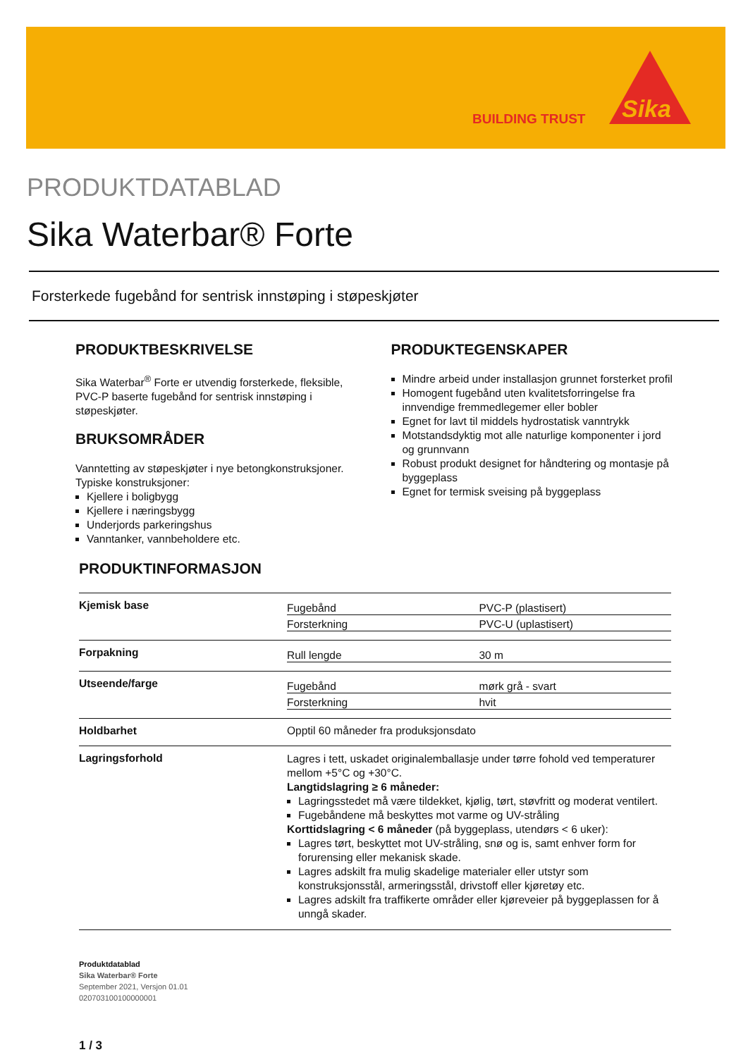BUILDING TRUST
Sika
PRODUKTDATABLAD
Sika Waterbar® Forte
Forsterkede fugebånd for sentrisk innstøping i støpeskjøter
PRODUKTBESKRIVELSE
Sika Waterbar<sup>®</sup> Forte er utvendig forsterkede, fleksible, PVC-P baserte fugebånd for sentrisk innstøping i støpeskjøter.
BRUKSOMRÅDER
Vanntetting av støpeskjøter i nye betongkonstruksjoner.
Typiske konstruksjoner:
Kjellere i boligbygg
Kjellere i næringsbygg
Underjords parkeringshus
Vanntanker, vannbeholdere etc.
PRODUKTEGENSKAPER
Mindre arbeid under installasjon grunnet forsterket profil
Homogent fugebånd uten kvalitetsforringelse fra innvendige fremmedlegemer eller bobler
Egnet for lavt til middels hydrostatisk vanntrykk
Motstandsdyktig mot alle naturlige komponenter i jord og grunnvann
Robust produkt designet for håndtering og montasje på byggeplass
Egnet for termisk sveising på byggeplass
PRODUKTINFORMASJON
| Kjemisk base | / Fugebånd / PVC-P (plastisert) / / Forsterkning / PVC-U (uplastisert) / |
| Forpakning | / Rull lengde / 30 m / |
| Utseende/farge | / Fugebånd / mørk grå - svart / / Forsterkning / hvit / |
| Holdbarhet | Opptil 60 måneder fra produksjonsdato |
| Lagringsforhold | Lagres i tett, uskadet originalemballasje under tørre fohold ved temperaturer mellom +5°C og +30°C. Langtidslagring ≥ 6 måneder: Lagringsstedet må være tildekket, kjølig, tørt, støvfritt og moderat ventilert. Fugebåndene må beskyttes mot varme og UV-stråling Korttidslagring < 6 måneder (på byggeplass, utendørs < 6 uker): Lagres tørt, beskyttet mot UV-stråling, snø og is, samt enhver form for forurensing eller mekanisk skade. Lagres adskilt fra mulig skadelige materialer eller utstyr som konstruksjonsstål, armeringsstål, drivstoff eller kjøretøy etc. Lagres adskilt fra traffikerte områder eller kjøreveier på byggeplassen for å unngå skader. |
Produktdatablad
Sika Waterbar® Forte
September 2021, Versjon 01.01
020703100100000001
1 / 3